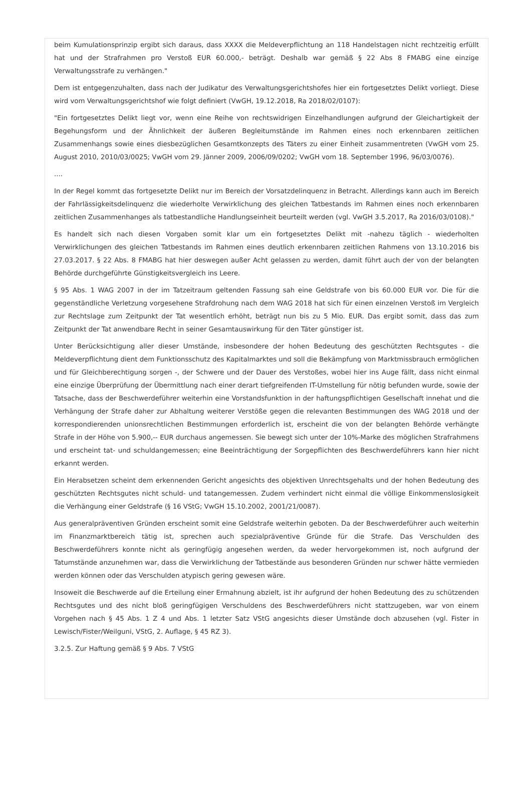beim Kumulationsprinzip ergibt sich daraus, dass XXXX die Meldeverpflichtung an 118 Handelstagen nicht rechtzeitig erfüllt hat und der Strafrahmen pro Verstoß EUR 60.000,- beträgt. Deshalb war gemäß § 22 Abs 8 FMABG eine einzige Verwaltungsstrafe zu verhängen."
Dem ist entgegenzuhalten, dass nach der Judikatur des Verwaltungsgerichtshofes hier ein fortgesetztes Delikt vorliegt. Diese wird vom Verwaltungsgerichtshof wie folgt definiert (VwGH, 19.12.2018, Ra 2018/02/0107):
"Ein fortgesetztes Delikt liegt vor, wenn eine Reihe von rechtswidrigen Einzelhandlungen aufgrund der Gleichartigkeit der Begehungsform und der Ähnlichkeit der äußeren Begleitumstände im Rahmen eines noch erkennbaren zeitlichen Zusammenhangs sowie eines diesbezüglichen Gesamtkonzepts des Täters zu einer Einheit zusammentreten (VwGH vom 25. August 2010, 2010/03/0025; VwGH vom 29. Jänner 2009, 2006/09/0202; VwGH vom 18. September 1996, 96/03/0076).
....
In der Regel kommt das fortgesetzte Delikt nur im Bereich der Vorsatzdelinquenz in Betracht. Allerdings kann auch im Bereich der Fahrlässigkeitsdelinquenz die wiederholte Verwirklichung des gleichen Tatbestands im Rahmen eines noch erkennbaren zeitlichen Zusammenhanges als tatbestandliche Handlungseinheit beurteilt werden (vgl. VwGH 3.5.2017, Ra 2016/03/0108)."
Es handelt sich nach diesen Vorgaben somit klar um ein fortgesetztes Delikt mit -nahezu täglich - wiederholten Verwirklichungen des gleichen Tatbestands im Rahmen eines deutlich erkennbaren zeitlichen Rahmens von 13.10.2016 bis 27.03.2017. § 22 Abs. 8 FMABG hat hier deswegen außer Acht gelassen zu werden, damit führt auch der von der belangten Behörde durchgeführte Günstigkeitsvergleich ins Leere.
§ 95 Abs. 1 WAG 2007 in der im Tatzeitraum geltenden Fassung sah eine Geldstrafe von bis 60.000 EUR vor. Die für die gegenständliche Verletzung vorgesehene Strafdrohung nach dem WAG 2018 hat sich für einen einzelnen Verstoß im Vergleich zur Rechtslage zum Zeitpunkt der Tat wesentlich erhöht, beträgt nun bis zu 5 Mio. EUR. Das ergibt somit, dass das zum Zeitpunkt der Tat anwendbare Recht in seiner Gesamtauswirkung für den Täter günstiger ist.
Unter Berücksichtigung aller dieser Umstände, insbesondere der hohen Bedeutung des geschützten Rechtsgutes - die Meldeverpflichtung dient dem Funktionsschutz des Kapitalmarktes und soll die Bekämpfung von Marktmissbrauch ermöglichen und für Gleichberechtigung sorgen -, der Schwere und der Dauer des Verstoßes, wobei hier ins Auge fällt, dass nicht einmal eine einzige Überprüfung der Übermittlung nach einer derart tiefgreifenden IT-Umstellung für nötig befunden wurde, sowie der Tatsache, dass der Beschwerdeführer weiterhin eine Vorstandsfunktion in der haftungspflichtigen Gesellschaft innehat und die Verhängung der Strafe daher zur Abhaltung weiterer Verstöße gegen die relevanten Bestimmungen des WAG 2018 und der korrespondierenden unionsrechtlichen Bestimmungen erforderlich ist, erscheint die von der belangten Behörde verhängte Strafe in der Höhe von 5.900,-- EUR durchaus angemessen. Sie bewegt sich unter der 10%-Marke des möglichen Strafrahmens und erscheint tat- und schuldangemessen; eine Beeinträchtigung der Sorgepflichten des Beschwerdeführers kann hier nicht erkannt werden.
Ein Herabsetzen scheint dem erkennenden Gericht angesichts des objektiven Unrechtsgehalts und der hohen Bedeutung des geschützten Rechtsgutes nicht schuld- und tatangemessen. Zudem verhindert nicht einmal die völlige Einkommenslosigkeit die Verhängung einer Geldstrafe (§ 16 VStG; VwGH 15.10.2002, 2001/21/0087).
Aus generalpräventiven Gründen erscheint somit eine Geldstrafe weiterhin geboten. Da der Beschwerdeführer auch weiterhin im Finanzmarktbereich tätig ist, sprechen auch spezialpräventive Gründe für die Strafe. Das Verschulden des Beschwerdeführers konnte nicht als geringfügig angesehen werden, da weder hervorgekommen ist, noch aufgrund der Tatumstände anzunehmen war, dass die Verwirklichung der Tatbestände aus besonderen Gründen nur schwer hätte vermieden werden können oder das Verschulden atypisch gering gewesen wäre.
Insoweit die Beschwerde auf die Erteilung einer Ermahnung abzielt, ist ihr aufgrund der hohen Bedeutung des zu schützenden Rechtsgutes und des nicht bloß geringfügigen Verschuldens des Beschwerdeführers nicht stattzugeben, war von einem Vorgehen nach § 45 Abs. 1 Z 4 und Abs. 1 letzter Satz VStG angesichts dieser Umstände doch abzusehen (vgl. Fister in Lewisch/Fister/Weilguni, VStG, 2. Auflage, § 45 RZ 3).
3.2.5. Zur Haftung gemäß § 9 Abs. 7 VStG